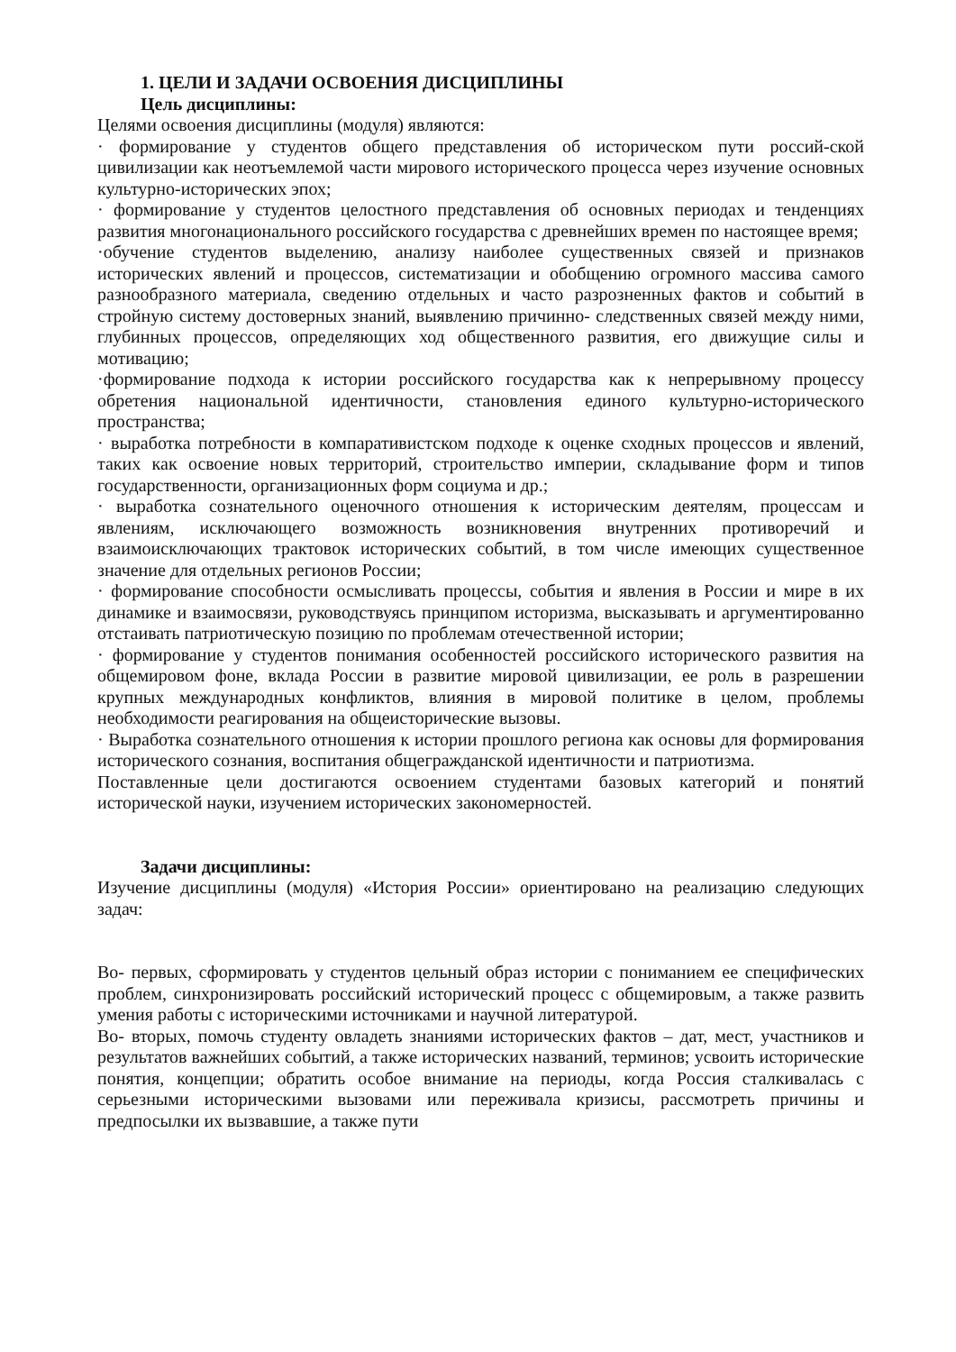1. ЦЕЛИ И ЗАДАЧИ ОСВОЕНИЯ ДИСЦИПЛИНЫ
Цель дисциплины:
Целями освоения дисциплины (модуля) являются:
· формирование у студентов общего представления об историческом пути россий-ской цивилизации как неотъемлемой части мирового исторического процесса через изучение основных культурно-исторических эпох;
· формирование у студентов целостного представления об основных периодах и тенденциях развития многонационального российского государства с древнейших времен по настоящее время;
·обучение студентов выделению, анализу наиболее существенных связей и признаков исторических явлений и процессов, систематизации и обобщению огромного массива самого разнообразного материала, сведению отдельных и часто разрозненных фактов и событий в стройную систему достоверных знаний, выявлению причинно- следственных связей между ними, глубинных процессов, определяющих ход общественного развития, его движущие силы и мотивацию;
·формирование подхода к истории российского государства как к непрерывному процессу обретения национальной идентичности, становления единого культурно-исторического пространства;
· выработка потребности в компаративистском подходе к оценке сходных процессов и явлений, таких как освоение новых территорий, строительство империи, складывание форм и типов государственности, организационных форм социума и др.;
· выработка сознательного оценочного отношения к историческим деятелям, процессам и явлениям, исключающего возможность возникновения внутренних противоречий и взаимоисключающих трактовок исторических событий, в том числе имеющих существенное значение для отдельных регионов России;
· формирование способности осмысливать процессы, события и явления в России и мире в их динамике и взаимосвязи, руководствуясь принципом историзма, высказывать и аргументированно отстаивать патриотическую позицию по проблемам отечественной истории;
· формирование у студентов понимания особенностей российского исторического развития на общемировом фоне, вклада России в развитие мировой цивилизации, ее роль в разрешении крупных международных конфликтов, влияния в мировой политике в целом, проблемы необходимости реагирования на общеисторические вызовы.
· Выработка сознательного отношения к истории прошлого региона как основы для формирования исторического сознания, воспитания общегражданской идентичности и патриотизма.
Поставленные цели достигаются освоением студентами базовых категорий и понятий исторической науки, изучением исторических закономерностей.
Задачи дисциплины:
Изучение дисциплины (модуля) «История России» ориентировано на реализацию следующих задач:
Во- первых, сформировать у студентов цельный образ истории с пониманием ее специфических проблем, синхронизировать российский исторический процесс с общемировым, а также развить умения работы с историческими источниками и научной литературой.
Во- вторых, помочь студенту овладеть знаниями исторических фактов – дат, мест, участников и результатов важнейших событий, а также исторических названий, терминов; усвоить исторические понятия, концепции; обратить особое внимание на периоды, когда Россия сталкивалась с серьезными историческими вызовами или переживала кризисы, рассмотреть причины и предпосылки их вызвавшие, а также пути